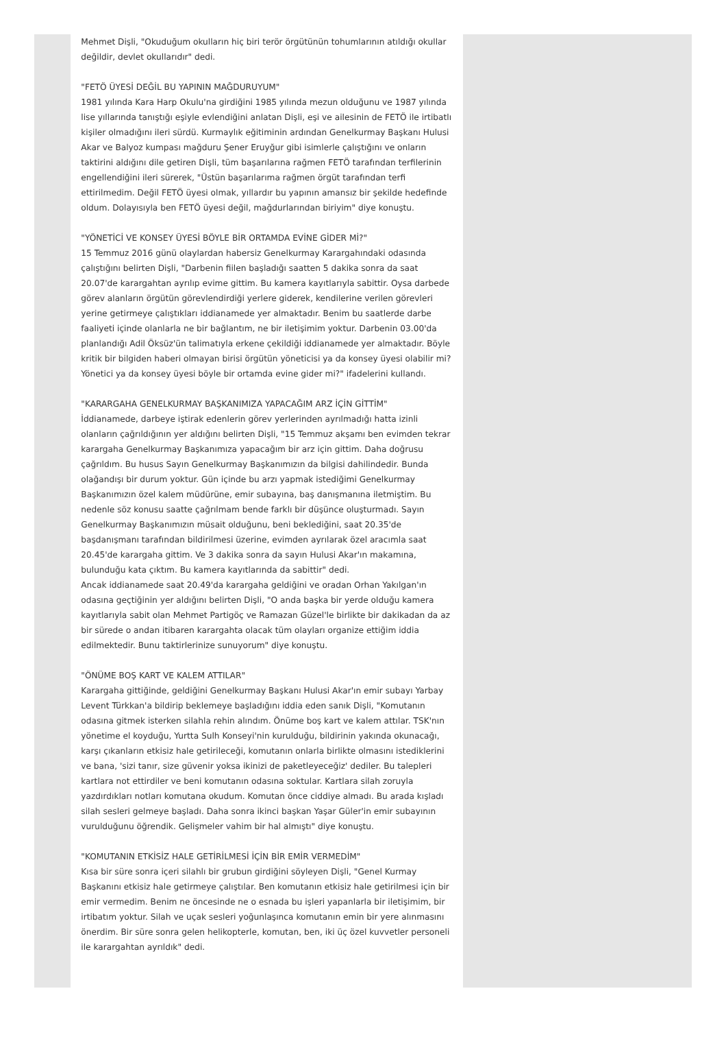Mehmet Dişli, "Okuduğum okulların hiç biri terör örgütünün tohumlarının atıldığı okullar değildir, devlet okullarıdır" dedi.
"FETÖ ÜYESİ DEĞİL BU YAPININ MAĞDURUYUM"
1981 yılında Kara Harp Okulu'na girdiğini 1985 yılında mezun olduğunu ve 1987 yılında lise yıllarında tanıştığı eşiyle evlendiğini anlatan Dişli, eşi ve ailesinin de FETÖ ile irtibatlı kişiler olmadığını ileri sürdü. Kurmaylık eğitiminin ardından Genelkurmay Başkanı Hulusi Akar ve Balyoz kumpası mağduru Şener Eruyğur gibi isimlerle çalıştığını ve onların taktirini aldığını dile getiren Dişli, tüm başarılarına rağmen FETÖ tarafından terfilerinin engellendiğini ileri sürerek, "Üstün başarılarıma rağmen örgüt tarafından terfi ettirilmedim. Değil FETÖ üyesi olmak, yıllardır bu yapının amansız bir şekilde hedefinde oldum. Dolayısıyla ben FETÖ üyesi değil, mağdurlarından biriyim" diye konuştu.
"YÖNETİCİ VE KONSEY ÜYESİ BÖYLE BİR ORTAMDA EVİNE GİDER Mİ?"
15 Temmuz 2016 günü olaylardan habersiz Genelkurmay Karargahındaki odasında çalıştığını belirten Dişli, "Darbenin fiilen başladığı saatten 5 dakika sonra da saat 20.07'de karargahtan ayrılıp evime gittim. Bu kamera kayıtlarıyla sabittir. Oysa darbede görev alanların örgütün görevlendirdiği yerlere giderek, kendilerine verilen görevleri yerine getirmeye çalıştıkları iddianamede yer almaktadır. Benim bu saatlerde darbe faaliyeti içinde olanlarla ne bir bağlantım, ne bir iletişimim yoktur. Darbenin 03.00'da planlandığı Adil Öksüz'ün talimatıyla erkene çekildiği iddianamede yer almaktadır. Böyle kritik bir bilgiden haberi olmayan birisi örgütün yöneticisi ya da konsey üyesi olabilir mi? Yönetici ya da konsey üyesi böyle bir ortamda evine gider mi?" ifadelerini kullandı.
"KARARGAHA GENELKURMAY BAŞKANIMIZA YAPACAĞIM ARZ İÇİN GİTTİM"
İddianamede, darbeye iştirak edenlerin görev yerlerinden ayrılmadığı hatta izinli olanların çağrıldığının yer aldığını belirten Dişli, "15 Temmuz akşamı ben evimden tekrar karargaha Genelkurmay Başkanımıza yapacağım bir arz için gittim. Daha doğrusu çağrıldım. Bu husus Sayın Genelkurmay Başkanımızın da bilgisi dahilindedir. Bunda olağandışı bir durum yoktur. Gün içinde bu arzı yapmak istediğimi Genelkurmay Başkanımızın özel kalem müdürüne, emir subayına, baş danışmanına iletmiştim. Bu nedenle söz konusu saatte çağrılmam bende farklı bir düşünce oluşturmadı. Sayın Genelkurmay Başkanımızın müsait olduğunu, beni beklediğini, saat 20.35'de başdanışmanı tarafından bildirilmesi üzerine, evimden ayrılarak özel aracımla saat 20.45'de karargaha gittim. Ve 3 dakika sonra da sayın Hulusi Akar'ın makamına, bulunduğu kata çıktım. Bu kamera kayıtlarında da sabittir" dedi.
Ancak iddianamede saat 20.49'da karargaha geldiğini ve oradan Orhan Yakılgan'ın odasına geçtiğinin yer aldığını belirten Dişli, "O anda başka bir yerde olduğu kamera kayıtlarıyla sabit olan Mehmet Partigöç ve Ramazan Güzel'le birlikte bir dakikadan da az bir sürede o andan itibaren karargahta olacak tüm olayları organize ettiğim iddia edilmektedir. Bunu taktirlerinize sunuyorum" diye konuştu.
"ÖNÜME BOŞ KART VE KALEM ATTILAR"
Karargaha gittiğinde, geldiğini Genelkurmay Başkanı Hulusi Akar'ın emir subayı Yarbay Levent Türkkan'a bildirip beklemeye başladığını iddia eden sanık Dişli, "Komutanın odasına gitmek isterken silahla rehin alındım. Önüme boş kart ve kalem attılar. TSK'nın yönetime el koyduğu, Yurtta Sulh Konseyi'nin kurulduğu, bildirinin yakında okunacağı, karşı çıkanların etkisiz hale getirileceği, komutanın onlarla birlikte olmasını istediklerini ve bana, 'sizi tanır, size güvenir yoksa ikinizi de paketleyeceğiz' dediler. Bu talepleri kartlara not ettirdiler ve beni komutanın odasına soktular. Kartlara silah zoruyla yazdırdıkları notları komutana okudum. Komutan önce ciddiye almadı. Bu arada kışladı silah sesleri gelmeye başladı. Daha sonra ikinci başkan Yaşar Güler'in emir subayının vurulduğunu öğrendik. Gelişmeler vahim bir hal almıştı" diye konuştu.
"KOMUTANIN ETKİSİZ HALE GETİRİLMESİ İÇİN BİR EMİR VERMEDİM"
Kısa bir süre sonra içeri silahlı bir grubun girdiğini söyleyen Dişli, "Genel Kurmay Başkanını etkisiz hale getirmeye çalıştılar. Ben komutanın etkisiz hale getirilmesi için bir emir vermedim. Benim ne öncesinde ne o esnada bu işleri yapanlarla bir iletişimim, bir irtibatım yoktur. Silah ve uçak sesleri yoğunlaşınca komutanın emin bir yere alınmasını önerdim. Bir süre sonra gelen helikopterle, komutan, ben, iki üç özel kuvvetler personeli ile karargahtan ayrıldık" dedi.